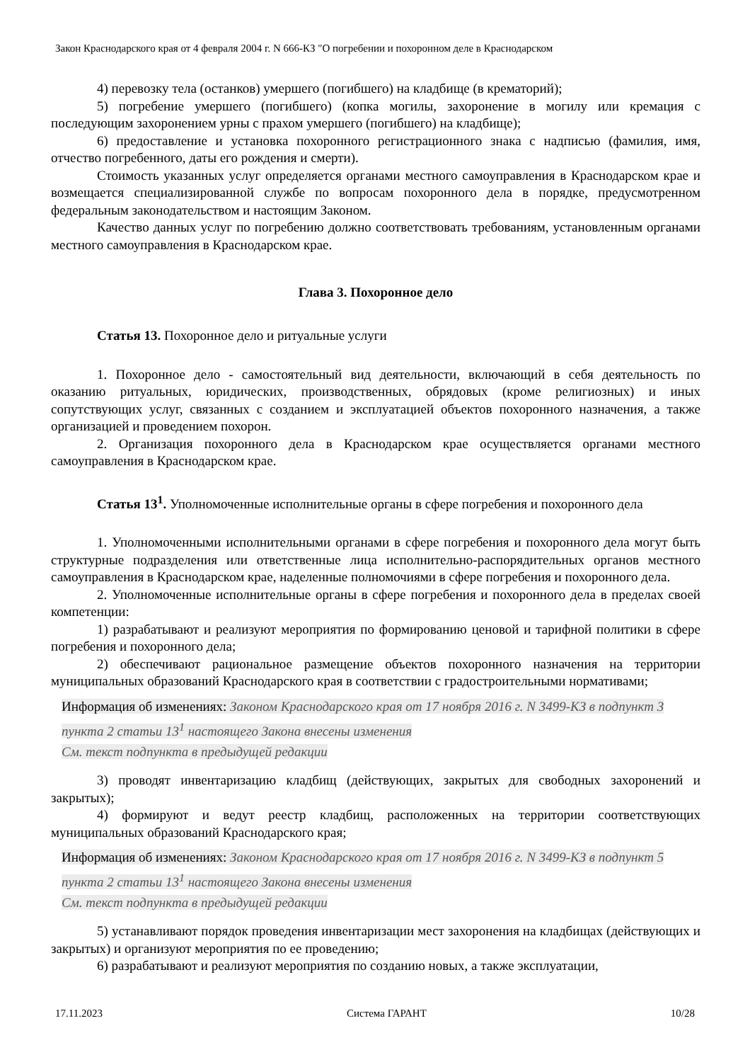Закон Краснодарского края от 4 февраля 2004 г. N 666-КЗ "О погребении и похоронном деле в Краснодарском
4) перевозку тела (останков) умершего (погибшего) на кладбище (в крематорий);
5) погребение умершего (погибшего) (копка могилы, захоронение в могилу или кремация с последующим захоронением урны с прахом умершего (погибшего) на кладбище);
6) предоставление и установка похоронного регистрационного знака с надписью (фамилия, имя, отчество погребенного, даты его рождения и смерти).
Стоимость указанных услуг определяется органами местного самоуправления в Краснодарском крае и возмещается специализированной службе по вопросам похоронного дела в порядке, предусмотренном федеральным законодательством и настоящим Законом.
Качество данных услуг по погребению должно соответствовать требованиям, установленным органами местного самоуправления в Краснодарском крае.
Глава 3. Похоронное дело
Статья 13. Похоронное дело и ритуальные услуги
1. Похоронное дело - самостоятельный вид деятельности, включающий в себя деятельность по оказанию ритуальных, юридических, производственных, обрядовых (кроме религиозных) и иных сопутствующих услуг, связанных с созданием и эксплуатацией объектов похоронного назначения, а также организацией и проведением похорон.
2. Организация похоронного дела в Краснодарском крае осуществляется органами местного самоуправления в Краснодарском крае.
Статья 13<sup>1</sup>. Уполномоченные исполнительные органы в сфере погребения и похоронного дела
1. Уполномоченными исполнительными органами в сфере погребения и похоронного дела могут быть структурные подразделения или ответственные лица исполнительно-распорядительных органов местного самоуправления в Краснодарском крае, наделенные полномочиями в сфере погребения и похоронного дела.
2. Уполномоченные исполнительные органы в сфере погребения и похоронного дела в пределах своей компетенции:
1) разрабатывают и реализуют мероприятия по формированию ценовой и тарифной политики в сфере погребения и похоронного дела;
2) обеспечивают рациональное размещение объектов похоронного назначения на территории муниципальных образований Краснодарского края в соответствии с градостроительными нормативами;
Информация об изменениях: Законом Краснодарского края от 17 ноября 2016 г. N 3499-КЗ в подпункт 3 пункта 2 статьи 13<sup>1</sup> настоящего Закона внесены изменения
См. текст подпункта в предыдущей редакции
3) проводят инвентаризацию кладбищ (действующих, закрытых для свободных захоронений и закрытых);
4) формируют и ведут реестр кладбищ, расположенных на территории соответствующих муниципальных образований Краснодарского края;
Информация об изменениях: Законом Краснодарского края от 17 ноября 2016 г. N 3499-КЗ в подпункт 5 пункта 2 статьи 13<sup>1</sup> настоящего Закона внесены изменения
См. текст подпункта в предыдущей редакции
5) устанавливают порядок проведения инвентаризации мест захоронения на кладбищах (действующих и закрытых) и организуют мероприятия по ее проведению;
6) разрабатывают и реализуют мероприятия по созданию новых, а также эксплуатации,
17.11.2023 Система ГАРАНТ 10/28